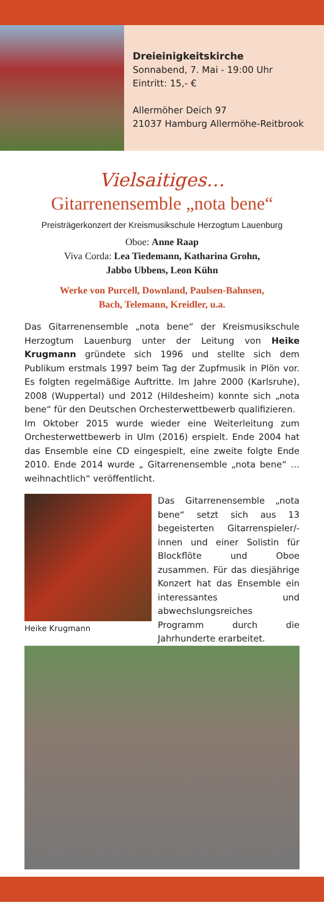Dreieinigkeitskirche
Sonnabend, 7. Mai - 19:00 Uhr
Eintritt: 15,- €
Allermöher Deich 97
21037 Hamburg Allermöhe-Reitbrook
Vielsaitiges…
Gitarrenensemble „nota bene“
Preisträgerkonzert der Kreismusikschule Herzogtum Lauenburg
Oboe: Anne Raap
Viva Corda: Lea Tiedemann, Katharina Grohn,
Jabbo Ubbens, Leon Kühn
Werke von Purcell, Downland, Paulsen-Bahnsen,
Bach, Telemann, Kreidler, u.a.
Das Gitarrenensemble „nota bene“ der Kreismusikschule Herzogtum Lauenburg unter der Leitung von Heike Krugmann gründete sich 1996 und stellte sich dem Publikum erstmals 1997 beim Tag der Zupfmusik in Plön vor. Es folgten regelmäßige Auftritte. Im Jahre 2000 (Karlsruhe), 2008 (Wuppertal) und 2012 (Hildesheim) konnte sich „nota bene“ für den Deutschen Orchesterwettbewerb qualifizieren.
Im Oktober 2015 wurde wieder eine Weiterleitung zum Orchesterwettbewerb in Ulm (2016) erspielt. Ende 2004 hat das Ensemble eine CD eingespielt, eine zweite folgte Ende 2010. Ende 2014 wurde „ Gitarrenensemble „nota bene“ … weihnachtlich“ veröffentlicht.
Heike Krugmann
Das Gitarrenensemble „nota bene“ setzt sich aus 13 begeisterten Gitarrenspieler/-innen und einer Solistin für Blockflöte und Oboe zusammen. Für das diesjährige Konzert hat das Ensemble ein interessantes und abwechslungsreiches Programm durch die Jahrhunderte erarbeitet.